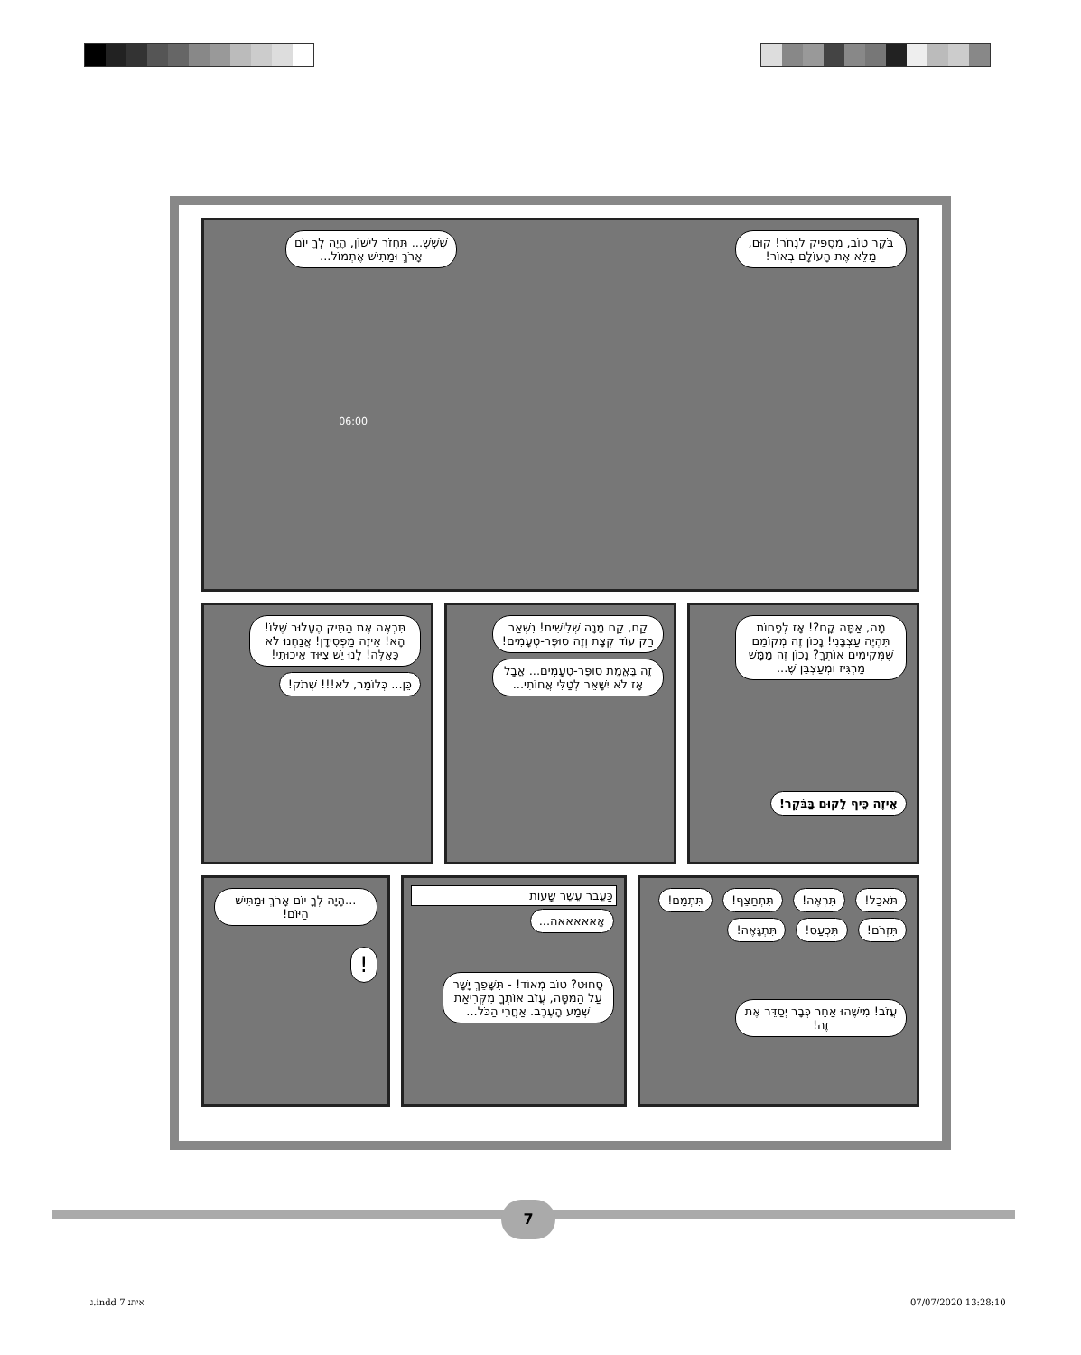בֹּקֶר טוֹב, מַסְפִּיק לִנְחֹר! קוּם, מַלֵּא אֶת הָעוֹלָם בְּאוֹר! שְׁשְׁשְׁ... תַּחְזֹר לִישׁוֹן, הָיָה לְךָ יוֹם אָרֹךְ וּמַתִּישׁ אֶתְמוֹל...
06:00
מָה, אַתָּה קָם?! אָז לְפָחוֹת תִּהְיֶה עַצְבָּנִי! נָכוֹן זֶה מְקוֹמֵם שֶׁמְּקִימִים אוֹתְךָ? נָכוֹן זֶה מַמָּשׁ מַרְגִּיז וּמְעַצְבֵּן שֶׁ...
אֵיזֶה כֵּיף לָקוּם בַּבֹּקֶר!
קַח, קַח מָנָה שְׁלִישִׁית! נִשְׁאַר רַק עוֹד קְצָת וְזֶה סוּפֶּר-טְעָמִים! זֶה בֶּאֱמֶת סוּפֶּר-טְעָמִים... אֲבָל אָז לֹא יִשָּׁאֵר לְטַלִּי אֲחוֹתִי...
תִּרְאֶה אֶת הַתִּיק הֶעָלוּב שֶׁלּוֹ! הָא! אֵיזֶה מַפְסִידָן! אֲנַחְנוּ לֹא כָּאֵלֶּה! לָנוּ יֵשׁ צִיּוּד אֵיכוּתִי! כֵּן... כְּלוֹמַר, לֹא!!! שְׁתֹק!
תֹּאכַל! תִּרְאֶה! תִּתְחַצֵּף! תִּתְמַם! תִּזְרֹם! תִּכְעַס! תִּתְגָּאֶה!
עֲזֹב! מִישֶׁהוּ אַחֵר כְּבָר יְסַדֵּר אֶת זֶה!
כַּעֲבֹר עֶשֶׂר שָׁעוֹת
אָאאאאאה...
סָחוּט? טוֹב מְאוֹד! - תִּשָּׁפֵךְ יָשָׁר עַל הַמִּטָּה, עֲזֹב אוֹתְךָ מִקְּרִיאַת שְׁמַע הָעֶרֶב. אַחֲרֵי הַכֹּל...
...הָיָה לְךָ יוֹם אָרֹךְ וּמַתִּישׁ הַיּוֹם!
!
7
ג.indd איתנ 7 07/07/2020 13:28:10